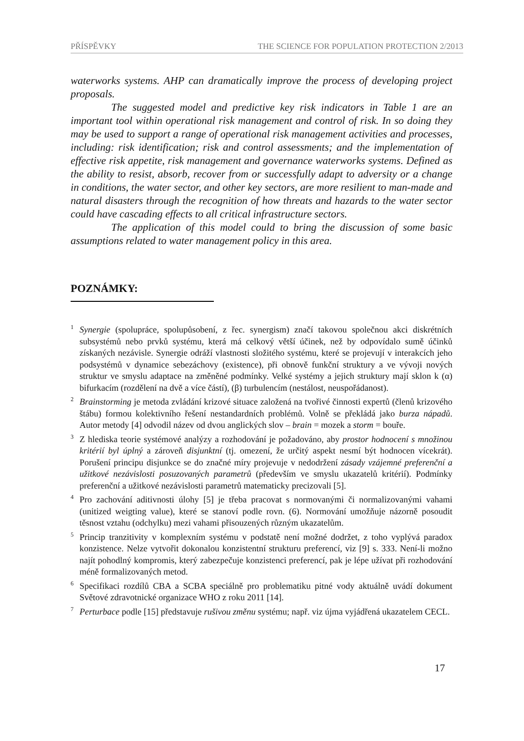PŘÍSPĚVKY THE SCIENCE FOR POPULATION PROTECTION 2/2013
waterworks systems. AHP can dramatically improve the process of developing project proposals.
The suggested model and predictive key risk indicators in Table 1 are an important tool within operational risk management and control of risk. In so doing they may be used to support a range of operational risk management activities and processes, including: risk identification; risk and control assessments; and the implementation of effective risk appetite, risk management and governance waterworks systems. Defined as the ability to resist, absorb, recover from or successfully adapt to adversity or a change in conditions, the water sector, and other key sectors, are more resilient to man-made and natural disasters through the recognition of how threats and hazards to the water sector could have cascading effects to all critical infrastructure sectors.
The application of this model could to bring the discussion of some basic assumptions related to water management policy in this area.
POZNÁMKY:
<sup>1</sup> Synergie (spolupráce, spolupůsobení, z řec. synergism) značí takovou společnou akci diskrétních subsystémů nebo prvků systému, která má celkový větší účinek, než by odpovídalo sumě účinků získaných nezávisle. Synergie odráží vlastnosti složitého systému, které se projevují v interakcích jeho podsystémů v dynamice sebezáchovy (existence), při obnově funkční struktury a ve vývoji nových struktur ve smyslu adaptace na změněné podmínky. Velké systémy a jejich struktury mají sklon k (α) bifurkacím (rozdělení na dvě a více částí), (β) turbulencím (nestálost, neuspořádanost).
<sup>2</sup> Brainstorming je metoda zvládání krizové situace založená na tvořivé činnosti expertů (členů krizového štábu) formou kolektivního řešení nestandardních problémů. Volně se překládá jako burza nápadů. Autor metody [4] odvodil název od dvou anglických slov – brain = mozek a storm = bouře.
<sup>3</sup> Z hlediska teorie systémové analýzy a rozhodování je požadováno, aby prostor hodnocení s množinou kritérií byl úplný a zároveň disjunktní (tj. omezení, že určitý aspekt nesmí být hodnocen vícekrát). Porušení principu disjunkce se do značné míry projevuje v nedodržení zásady vzájemné preferenční a užitkové nezávislosti posuzovaných parametrů (především ve smyslu ukazatelů kritérií). Podmínky preferenční a užitkové nezávislosti parametrů matematicky precizovali [5].
<sup>4</sup> Pro zachování aditivnosti úlohy [5] je třeba pracovat s normovanými či normalizovanými vahami (unitized weigting value), které se stanoví podle rovn. (6). Normování umožňuje názorně posoudit těsnost vztahu (odchylku) mezi vahami přisouzených různým ukazatelům.
<sup>5</sup> Princip tranzitivity v komplexním systému v podstatě není možné dodržet, z toho vyplývá paradox konzistence. Nelze vytvořit dokonalou konzistentní strukturu preferencí, viz [9] s. 333. Není-li možno najít pohodlný kompromis, který zabezpečuje konzistenci preferencí, pak je lépe užívat při rozhodování méně formalizovaných metod.
<sup>6</sup> Specifikaci rozdílů CBA a SCBA speciálně pro problematiku pitné vody aktuálně uvádí dokument Světové zdravotnické organizace WHO z roku 2011 [14].
<sup>7</sup> Perturbace podle [15] představuje rušivou změnu systému; např. viz újma vyjádřená ukazatelem CECL.
17